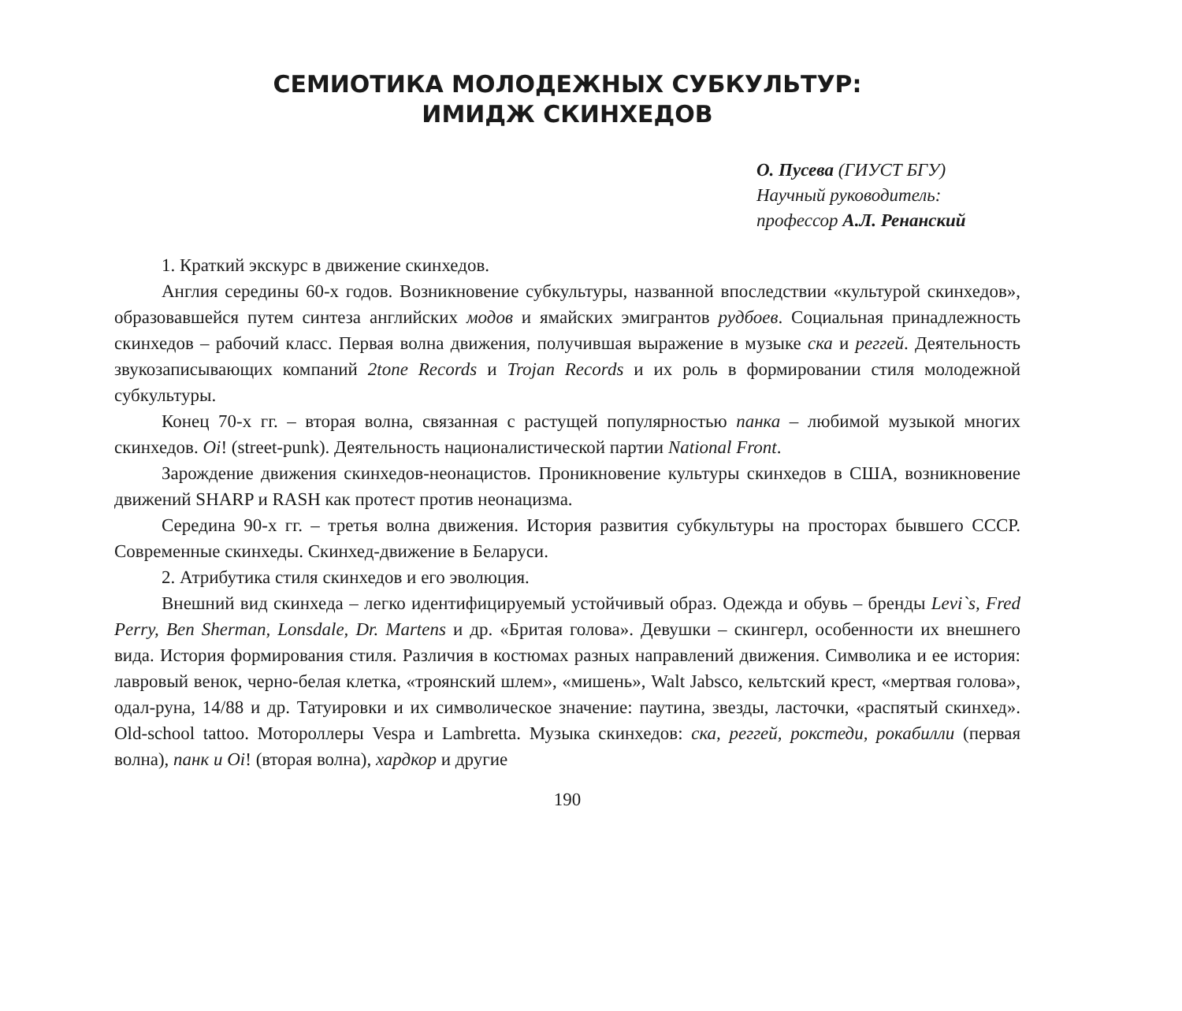СЕМИОТИКА МОЛОДЕЖНЫХ СУБКУЛЬТУР:
ИМИДЖ СКИНХЕДОВ
О. Пусева (ГИУСТ БГУ)
Научный руководитель:
профессор А.Л. Ренанский
1. Краткий экскурс в движение скинхедов.
Англия середины 60-х годов. Возникновение субкультуры, названной впоследствии «культурой скинхедов», образовавшейся путем синтеза английских модов и ямайских эмигрантов рудбоев. Социальная принадлежность скинхедов – рабочий класс. Первая волна движения, получившая выражение в музыке ска и реггей. Деятельность звукозаписывающих компаний 2tone Records и Trojan Records и их роль в формировании стиля молодежной субкультуры.
Конец 70-х гг. – вторая волна, связанная с растущей популярностью панка – любимой музыкой многих скинхедов. Oi! (street-punk). Деятельность националистической партии National Front.
Зарождение движения скинхедов-неонацистов. Проникновение культуры скинхедов в США, возникновение движений SHARP и RASH как протест против неонацизма.
Середина 90-х гг. – третья волна движения. История развития субкультуры на просторах бывшего СССР. Современные скинхеды. Скинхед-движение в Беларуси.
2. Атрибутика стиля скинхедов и его эволюция.
Внешний вид скинхеда – легко идентифицируемый устойчивый образ. Одежда и обувь – бренды Levi`s, Fred Perry, Ben Sherman, Lonsdale, Dr. Martens и др. «Бритая голова». Девушки – скингерл, особенности их внешнего вида. История формирования стиля. Различия в костюмах разных направлений движения. Символика и ее история: лавровый венок, черно-белая клетка, «троянский шлем», «мишень», Walt Jabsco, кельтский крест, «мертвая голова», одал-руна, 14/88 и др. Татуировки и их символическое значение: паутина, звезды, ласточки, «распятый скинхед». Old-school tattoo. Мотороллеры Vespa и Lambretta. Музыка скинхедов: ска, реггей, рокстеди, рокабилли (первая волна), панк и Oi! (вторая волна), хардкор и другие
190